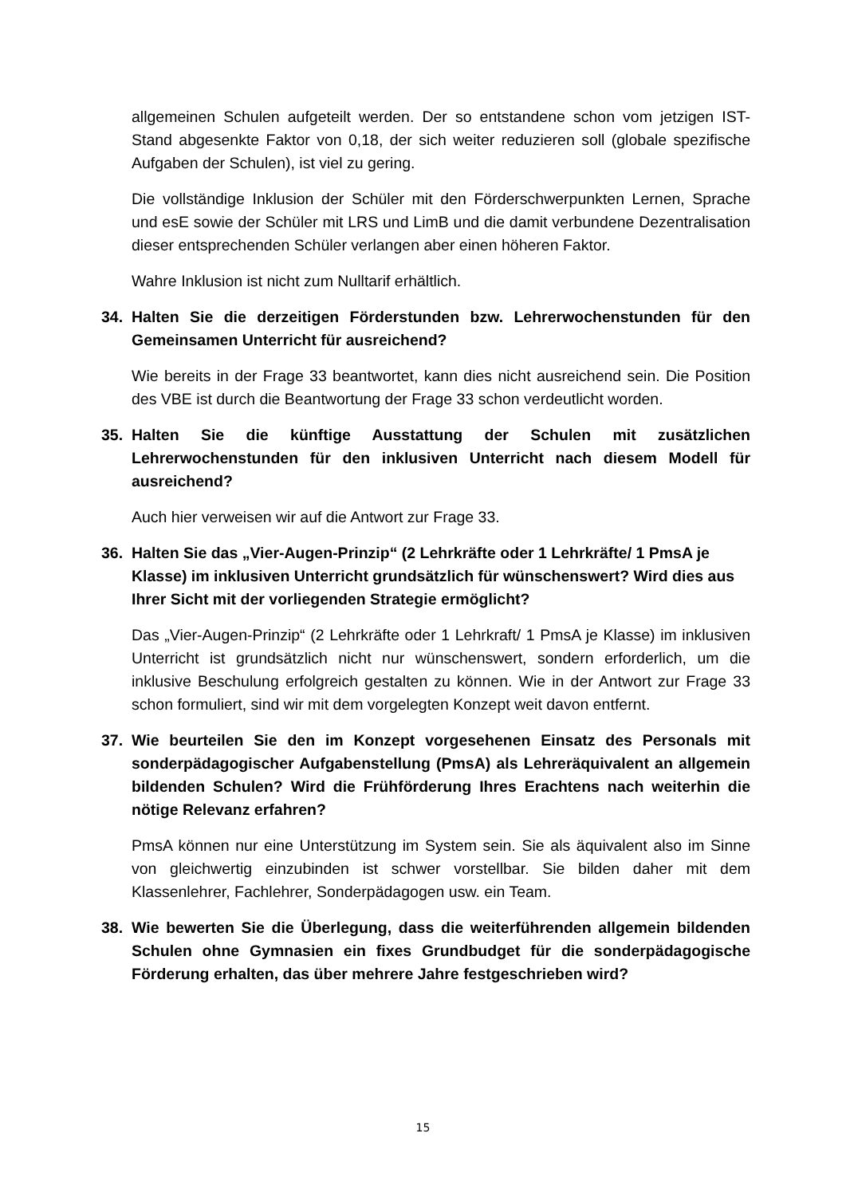allgemeinen Schulen aufgeteilt werden. Der so entstandene schon vom jetzigen IST-Stand abgesenkte Faktor von 0,18, der sich weiter reduzieren soll (globale spezifische Aufgaben der Schulen), ist viel zu gering.
Die vollständige Inklusion der Schüler mit den Förderschwerpunkten Lernen, Sprache und esE sowie der Schüler mit LRS und LimB und die damit verbundene Dezentralisation dieser entsprechenden Schüler verlangen aber einen höheren Faktor.
Wahre Inklusion ist nicht zum Nulltarif erhältlich.
34. Halten Sie die derzeitigen Förderstunden bzw. Lehrerwochenstunden für den Gemeinsamen Unterricht für ausreichend?
Wie bereits in der Frage 33 beantwortet, kann dies nicht ausreichend sein. Die Position des VBE ist durch die Beantwortung der Frage 33 schon verdeutlicht worden.
35. Halten Sie die künftige Ausstattung der Schulen mit zusätzlichen Lehrerwochenstunden für den inklusiven Unterricht nach diesem Modell für ausreichend?
Auch hier verweisen wir auf die Antwort zur Frage 33.
36. Halten Sie das „Vier-Augen-Prinzip“ (2 Lehrkräfte oder 1 Lehrkräfte/ 1 PmsA je Klasse) im inklusiven Unterricht grundsätzlich für wünschenswert? Wird dies aus Ihrer Sicht mit der vorliegenden Strategie ermöglicht?
Das „Vier-Augen-Prinzip“ (2 Lehrkräfte oder 1 Lehrkraft/ 1 PmsA je Klasse) im inklusiven Unterricht ist grundsätzlich nicht nur wünschenswert, sondern erforderlich, um die inklusive Beschulung erfolgreich gestalten zu können. Wie in der Antwort zur Frage 33 schon formuliert, sind wir mit dem vorgelegten Konzept weit davon entfernt.
37. Wie beurteilen Sie den im Konzept vorgesehenen Einsatz des Personals mit sonderpädagogischer Aufgabenstellung (PmsA) als Lehreräquivalent an allgemein bildenden Schulen? Wird die Frühförderung Ihres Erachtens nach weiterhin die nötige Relevanz erfahren?
PmsA können nur eine Unterstützung im System sein. Sie als äquivalent also im Sinne von gleichwertig einzubinden ist schwer vorstellbar. Sie bilden daher mit dem Klassenlehrer, Fachlehrer, Sonderpädagogen usw. ein Team.
38. Wie bewerten Sie die Überlegung, dass die weiterführenden allgemein bildenden Schulen ohne Gymnasien ein fixes Grundbudget für die sonderpädagogische Förderung erhalten, das über mehrere Jahre festgeschrieben wird?
15